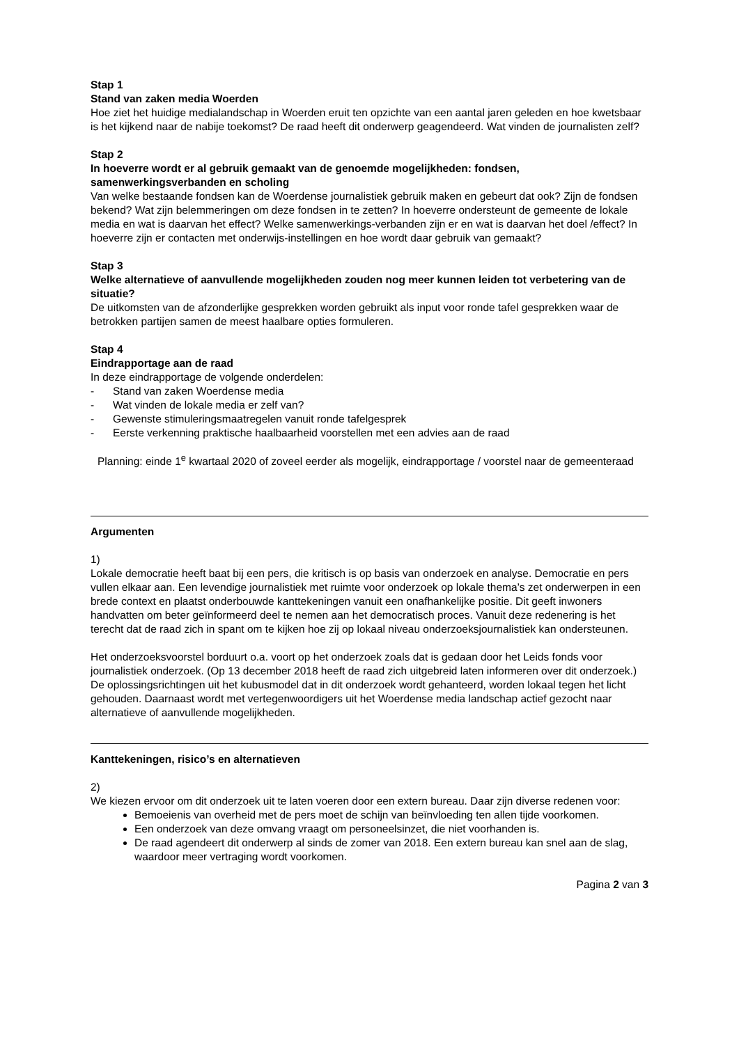Stap 1
Stand van zaken media Woerden
Hoe ziet het huidige medialandschap in Woerden eruit ten opzichte van een aantal jaren geleden en hoe kwetsbaar is het kijkend naar de nabije toekomst? De raad heeft dit onderwerp geagendeerd. Wat vinden de journalisten zelf?
Stap 2
In hoeverre wordt er al gebruik gemaakt van de genoemde mogelijkheden: fondsen, samenwerkingsverbanden en scholing
Van welke bestaande fondsen kan de Woerdense journalistiek gebruik maken en gebeurt dat ook? Zijn de fondsen bekend? Wat zijn belemmeringen om deze fondsen in te zetten? In hoeverre ondersteunt de gemeente de lokale media en wat is daarvan het effect? Welke samenwerkings-verbanden zijn er en wat is daarvan het doel /effect? In hoeverre zijn er contacten met onderwijs-instellingen en hoe wordt daar gebruik van gemaakt?
Stap 3
Welke alternatieve of aanvullende mogelijkheden zouden nog meer kunnen leiden tot verbetering van de situatie?
De uitkomsten van de afzonderlijke gesprekken worden gebruikt als input voor ronde tafel gesprekken waar de betrokken partijen samen de meest haalbare opties formuleren.
Stap 4
Eindrapportage aan de raad
In deze eindrapportage de volgende onderdelen:
- Stand van zaken Woerdense media
- Wat vinden de lokale media er zelf van?
- Gewenste stimuleringsmaatregelen vanuit ronde tafelgesprek
- Eerste verkenning praktische haalbaarheid voorstellen met een advies aan de raad
Planning: einde 1<sup>e</sup> kwartaal 2020 of zoveel eerder als mogelijk, eindrapportage / voorstel naar de gemeenteraad
Argumenten
1)
Lokale democratie heeft baat bij een pers, die kritisch is op basis van onderzoek en analyse. Democratie en pers vullen elkaar aan. Een levendige journalistiek met ruimte voor onderzoek op lokale thema’s zet onderwerpen in een brede context en plaatst onderbouwde kanttekeningen vanuit een onafhankelijke positie. Dit geeft inwoners handvatten om beter geïnformeerd deel te nemen aan het democratisch proces. Vanuit deze redenering is het terecht dat de raad zich in spant om te kijken hoe zij op lokaal niveau onderzoeksjournalistiek kan ondersteunen.
Het onderzoeksvoorstel borduurt o.a. voort op het onderzoek zoals dat is gedaan door het Leids fonds voor journalistiek onderzoek. (Op 13 december 2018 heeft de raad zich uitgebreid laten informeren over dit onderzoek.) De oplossingsrichtingen uit het kubusmodel dat in dit onderzoek wordt gehanteerd, worden lokaal tegen het licht gehouden. Daarnaast wordt met vertegenwoordigers uit het Woerdense media landschap actief gezocht naar alternatieve of aanvullende mogelijkheden.
Kanttekeningen, risico’s en alternatieven
2)
We kiezen ervoor om dit onderzoek uit te laten voeren door een extern bureau. Daar zijn diverse redenen voor:
Bemoeienis van overheid met de pers moet de schijn van beïnvloeding ten allen tijde voorkomen.
Een onderzoek van deze omvang vraagt om personeelsinzet, die niet voorhanden is.
De raad agendeert dit onderwerp al sinds de zomer van 2018. Een extern bureau kan snel aan de slag, waardoor meer vertraging wordt voorkomen.
Pagina 2 van 3